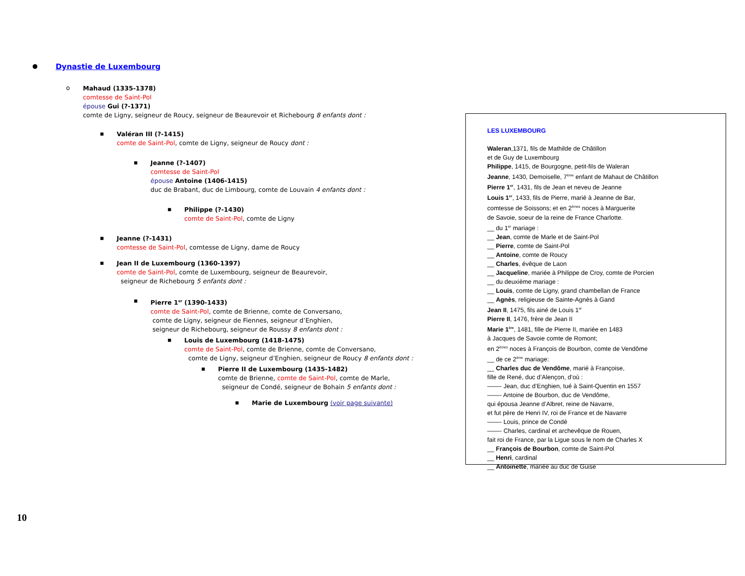● Dynastie de Luxembourg
o
Mahaud (1335-1378)
comtesse de Saint-Pol
épouse Gui (?-1371)
comte de Ligny, seigneur de Roucy, seigneur de Beaurevoir et Richebourg 8 enfants dont :
▪
Valéran III (?-1415)
comte de Saint-Pol, comte de Ligny, seigneur de Roucy dont :
▪
Jeanne (?-1407)
comtesse de Saint-Pol
épouse Antoine (1406-1415)
duc de Brabant, duc de Limbourg, comte de Louvain 4 enfants dont :
▪
Philippe (?-1430)
comte de Saint-Pol, comte de Ligny
▪
Jeanne (?-1431)
comtesse de Saint-Pol, comtesse de Ligny, dame de Roucy
▪
Jean II de Luxembourg (1360-1397)
comte de Saint-Pol, comte de Luxembourg, seigneur de Beaurevoir,
seigneur de Richebourg 5 enfants dont :
▪
Pierre 1<sup>er</sup> (1390-1433)
comte de Saint-Pol, comte de Brienne, comte de Conversano,
comte de Ligny, seigneur de Fiennes, seigneur d’Enghien,
seigneur de Richebourg, seigneur de Roussy 8 enfants dont :
▪
Louis de Luxembourg (1418-1475)
comte de Saint-Pol, comte de Brienne, comte de Conversano,
comte de Ligny, seigneur d’Enghien, seigneur de Roucy 8 enfants dont :
▪
Pierre II de Luxembourg (1435-1482)
comte de Brienne, comte de Saint-Pol, comte de Marle,
seigneur de Condé, seigneur de Bohain 5 enfants dont :
▪
Marie de Luxembourg (voir page suivante)
LES LUXEMBOURG
Waleran,1371, fils de Mathilde de Châtillon
et de Guy de Luxembourg
Philippe, 1415, de Bourgogne, petit-fils de Waleran
Jeanne, 1430, Demoiselle, 7<sup>ème</sup> enfant de Mahaut de Châtillon
Pierre 1<sup>er</sup>, 1431, fils de Jean et neveu de Jeanne
Louis 1<sup>er</sup>, 1433, fils de Pierre, marié à Jeanne de Bar,
comtesse de Soissons; et en 2<sup>èmes</sup> noces à Marguerite
de Savoie, soeur de la reine de France Charlotte.
__ du 1<sup>er</sup> mariage :
__ Jean, comte de Marle et de Saint-Pol
__ Pierre, comte de Saint-Pol
__ Antoine, comte de Roucy
__ Charles, évêque de Laon
__ Jacqueline, mariée à Philippe de Croy, comte de Porcien
__ du deuxième mariage :
__ Louis, comte de Ligny, grand chambellan de France
__ Agnès, religieuse de Sainte-Agnès à Gand
Jean II, 1475, fils ainé de Louis 1<sup>er</sup>
Pierre II, 1476, frère de Jean II
Marie 1<sup>ère</sup>, 1481, fille de Pierre II, mariée en 1483
à Jacques de Savoie comte de Romont;
en 2<sup>èmes</sup> noces à François de Bourbon, comte de Vendôme
__ de ce 2<sup>ème</sup> mariage:
__ Charles duc de Vendôme, marié à Françoise,
fille de René, duc d’Alençon, d’où :
——- Jean, duc d’Enghien, tué à Saint-Quentin en 1557
——- Antoine de Bourbon, duc de Vendôme,
qui épousa Jeanne d’Albret, reine de Navarre,
et fut père de Henri IV, roi de France et de Navarre
——- Louis, prince de Condé
——- Charles, cardinal et archevêque de Rouen,
fait roi de France, par la Ligue sous le nom de Charles X
__ François de Bourbon, comte de Saint-Pol
__ Henri, cardinal
__ Antoinette, mariée au duc de Guise
10